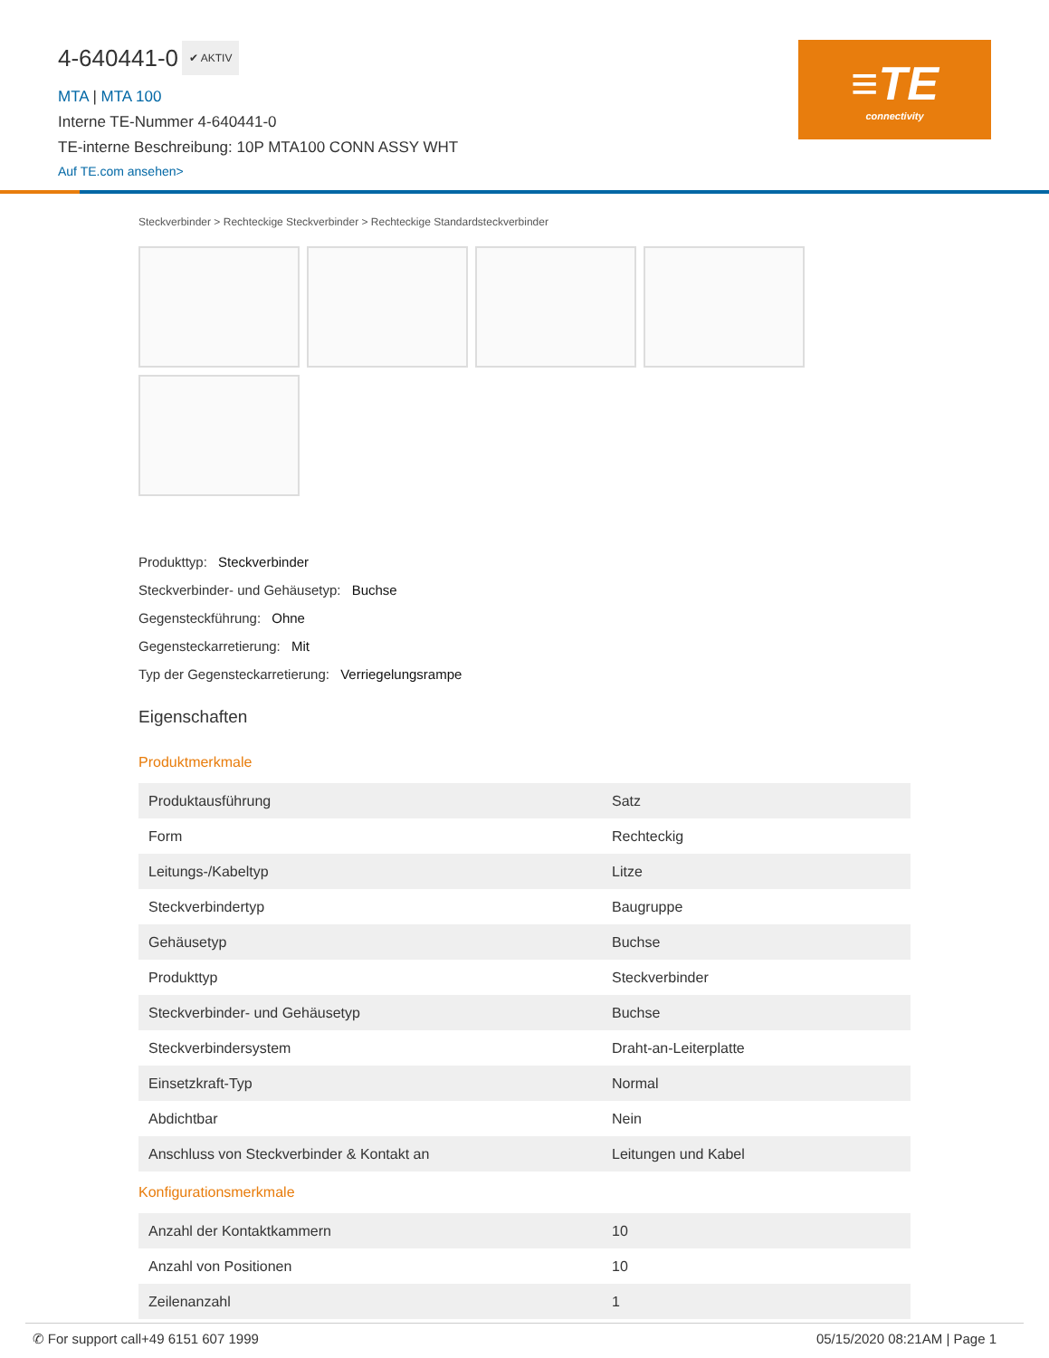4-640441-0
✔ AKTIV
MTA | MTA 100
Interne TE-Nummer 4-640441-0
TE-interne Beschreibung: 10P MTA100 CONN ASSY WHT
Auf TE.com ansehen>
≡TE
connectivity
Steckverbinder > Rechteckige Steckverbinder > Rechteckige Standardsteckverbinder
Produkttyp: Steckverbinder
Steckverbinder- und Gehäusetyp: Buchse
Gegensteckführung: Ohne
Gegensteckarretierung: Mit
Typ der Gegensteckarretierung: Verriegelungsrampe
Eigenschaften
Produktmerkmale
| Produktausführung | Satz |
| Form | Rechteckig |
| Leitungs-/Kabeltyp | Litze |
| Steckverbindertyp | Baugruppe |
| Gehäusetyp | Buchse |
| Produkttyp | Steckverbinder |
| Steckverbinder- und Gehäusetyp | Buchse |
| Steckverbindersystem | Draht-an-Leiterplatte |
| Einsetzkraft-Typ | Normal |
| Abdichtbar | Nein |
| Anschluss von Steckverbinder & Kontakt an | Leitungen und Kabel |
Konfigurationsmerkmale
| Anzahl der Kontaktkammern | 10 |
| Anzahl von Positionen | 10 |
| Zeilenanzahl | 1 |
✆ For support call+49 6151 607 1999 05/15/2020 08:21AM | Page 1